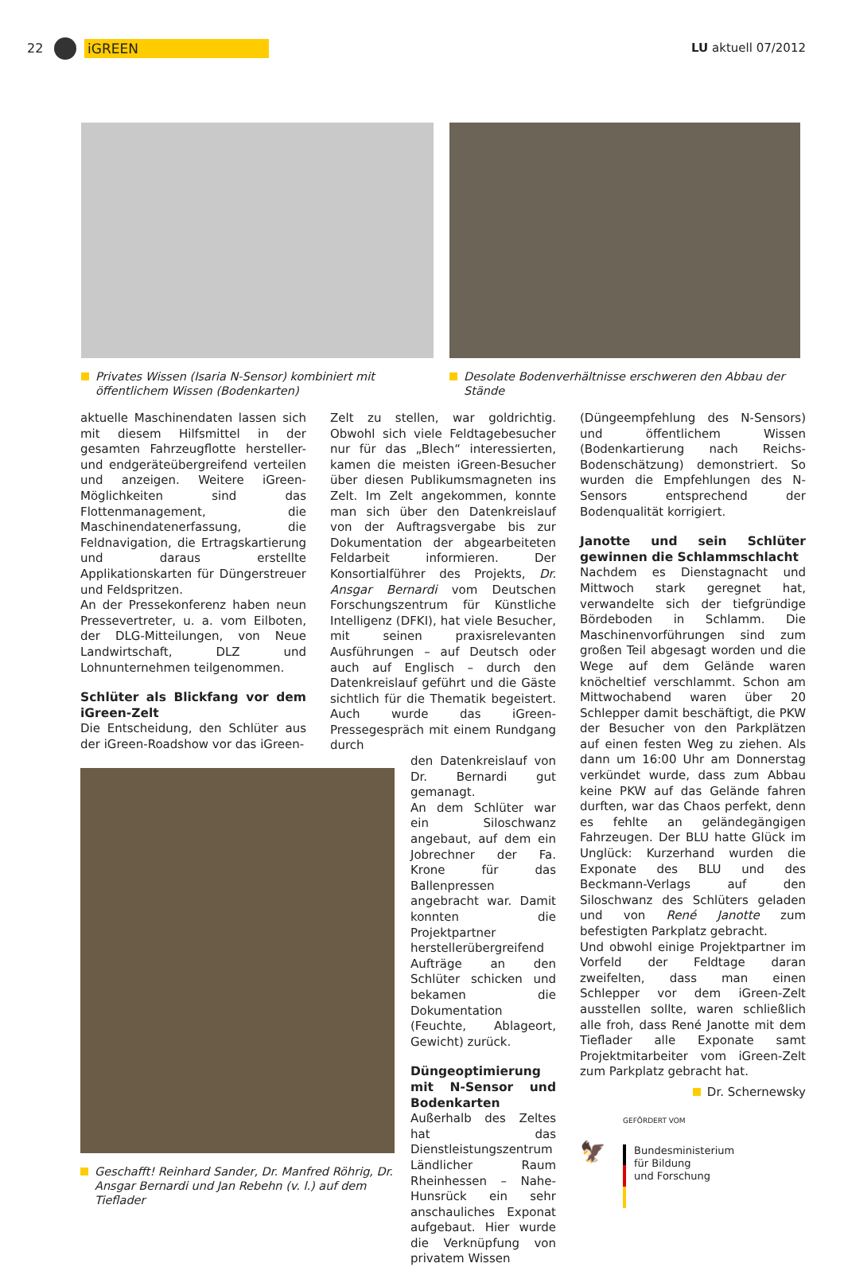22 iGREEN LU aktuell 07/2012
Privates Wissen (Isaria N-Sensor) kombiniert mit öffentlichem Wissen (Bodenkarten)
Desolate Bodenverhältnisse erschweren den Abbau der Stände
aktuelle Maschinendaten lassen sich mit diesem Hilfsmittel in der gesamten Fahrzeugflotte hersteller- und endgeräteübergreifend verteilen und anzeigen. Weitere iGreen-Möglichkeiten sind das Flottenmanagement, die Maschinendatenerfassung, die Feldnavigation, die Ertragskartierung und daraus erstellte Applikationskarten für Düngerstreuer und Feldspritzen.
An der Pressekonferenz haben neun Pressevertreter, u. a. vom Eilboten, der DLG-Mitteilungen, von Neue Landwirtschaft, DLZ und Lohnunternehmen teilgenommen.
Schlüter als Blickfang vor dem iGreen-Zelt
Die Entscheidung, den Schlüter aus der iGreen-Roadshow vor das iGreen-
Geschafft! Reinhard Sander, Dr. Manfred Röhrig, Dr. Ansgar Bernardi und Jan Rebehn (v. l.) auf dem Tieflader
Zelt zu stellen, war goldrichtig. Obwohl sich viele Feldtagebesucher nur für das „Blech“ interessierten, kamen die meisten iGreen-Besucher über diesen Publikumsmagneten ins Zelt. Im Zelt angekommen, konnte man sich über den Datenkreislauf von der Auftragsvergabe bis zur Dokumentation der abgearbeiteten Feldarbeit informieren. Der Konsortialführer des Projekts, Dr. Ansgar Bernardi vom Deutschen Forschungszentrum für Künstliche Intelligenz (DFKI), hat viele Besucher, mit seinen praxisrelevanten Ausführungen – auf Deutsch oder auch auf Englisch – durch den Datenkreislauf geführt und die Gäste sichtlich für die Thematik begeistert. Auch wurde das iGreen-Pressegespräch mit einem Rundgang durch
den Datenkreislauf von Dr. Bernardi gut gemanagt.
An dem Schlüter war ein Siloschwanz angebaut, auf dem ein Jobrechner der Fa. Krone für das Ballenpressen angebracht war. Damit konnten die Projektpartner herstellerübergreifend Aufträge an den Schlüter schicken und bekamen die Dokumentation (Feuchte, Ablageort, Gewicht) zurück.
Düngeoptimierung mit N-Sensor und Bodenkarten
Außerhalb des Zeltes hat das Dienstleistungszentrum Ländlicher Raum Rheinhessen – Nahe- Hunsrück ein sehr anschauliches Exponat aufgebaut. Hier wurde die Verknüpfung von privatem Wissen
(Düngeempfehlung des N-Sensors) und öffentlichem Wissen (Bodenkartierung nach Reichs-Bodenschätzung) demonstriert. So wurden die Empfehlungen des N-Sensors entsprechend der Bodenqualität korrigiert.
Janotte und sein Schlüter gewinnen die Schlammschlacht
Nachdem es Dienstagnacht und Mittwoch stark geregnet hat, verwandelte sich der tiefgründige Bördeboden in Schlamm. Die Maschinenvorführungen sind zum großen Teil abgesagt worden und die Wege auf dem Gelände waren knöcheltief verschlammt. Schon am Mittwochabend waren über 20 Schlepper damit beschäftigt, die PKW der Besucher von den Parkplätzen auf einen festen Weg zu ziehen. Als dann um 16:00 Uhr am Donnerstag verkündet wurde, dass zum Abbau keine PKW auf das Gelände fahren durften, war das Chaos perfekt, denn es fehlte an geländegängigen Fahrzeugen. Der BLU hatte Glück im Unglück: Kurzerhand wurden die Exponate des BLU und des Beckmann-Verlags auf den Siloschwanz des Schlüters geladen und von René Janotte zum befestigten Parkplatz gebracht.
Und obwohl einige Projektpartner im Vorfeld der Feldtage daran zweifelten, dass man einen Schlepper vor dem iGreen-Zelt ausstellen sollte, waren schließlich alle froh, dass René Janotte mit dem Tieflader alle Exponate samt Projektmitarbeiter vom iGreen-Zelt zum Parkplatz gebracht hat.
Dr. Schernewsky
GEFÖRDERT VOM
🦅
Bundesministerium
für Bildung
und Forschung